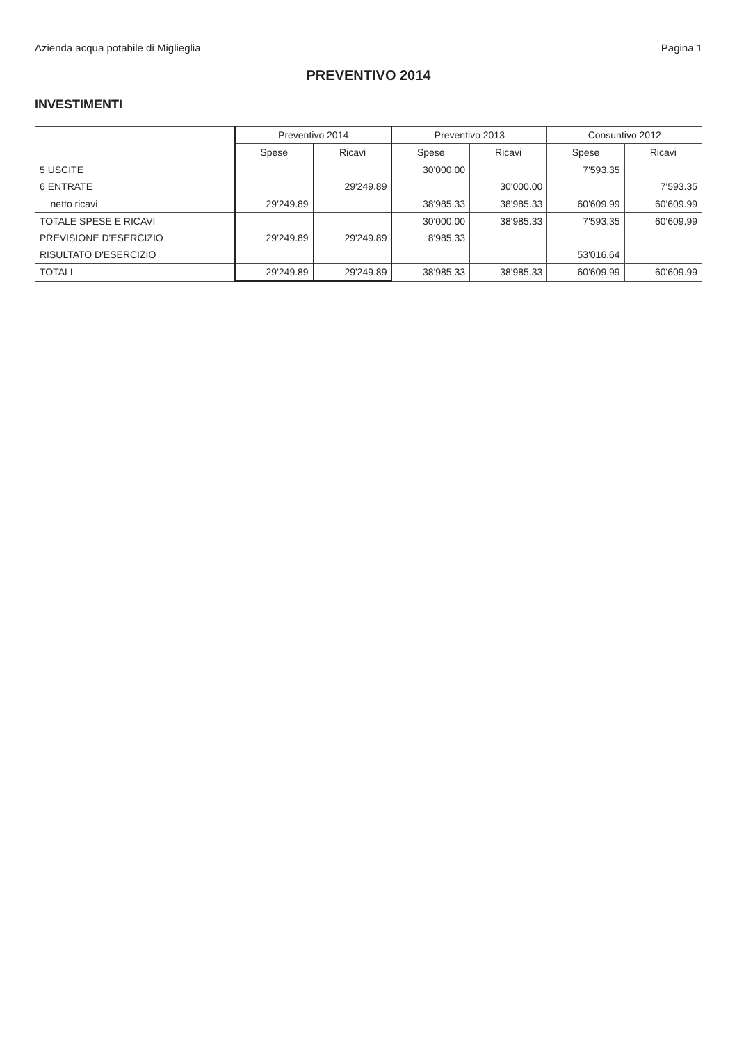Azienda acqua potabile di Miglieglia Pagina 1
PREVENTIVO 2014
INVESTIMENTI
| | Preventivo 2014 | | Preventivo 2013 | | Consuntivo 2012 | |
| --- | --- | --- | --- | --- | --- | --- |
| | Spese | Ricavi | Spese | Ricavi | Spese | Ricavi |
| 5 USCITE | | | 30'000.00 | | 7'593.35 | |
| 6 ENTRATE | | 29'249.89 | | 30'000.00 | | 7'593.35 |
| netto ricavi | 29'249.89 | | 38'985.33 | 38'985.33 | 60'609.99 | 60'609.99 |
| TOTALE SPESE E RICAVI | | | 30'000.00 | 38'985.33 | 7'593.35 | 60'609.99 |
| PREVISIONE D'ESERCIZIO | 29'249.89 | 29'249.89 | 8'985.33 | | | |
| RISULTATO D'ESERCIZIO | | | | | 53'016.64 | |
| TOTALI | 29'249.89 | 29'249.89 | 38'985.33 | 38'985.33 | 60'609.99 | 60'609.99 |